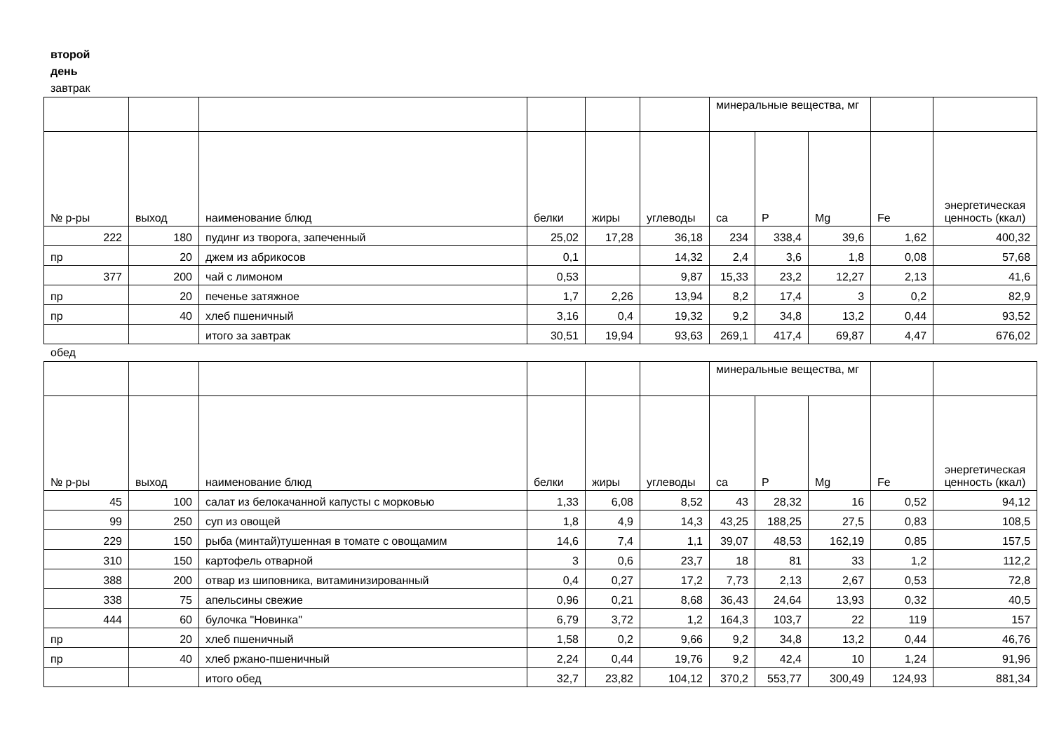второй
день
завтрак
| | | | | | | минеральные вещества, мг | | | | |
| № р-ры | выход | наименование блюд | белки | жиры | углеводы | ca | P | Mg | Fe | энергетическая ценность (ккал) |
| 222 | 180 | пудинг из творога, запеченный | 25,02 | 17,28 | 36,18 | 234 | 338,4 | 39,6 | 1,62 | 400,32 |
| пр | 20 | джем из абрикосов | 0,1 | | 14,32 | 2,4 | 3,6 | 1,8 | 0,08 | 57,68 |
| 377 | 200 | чай с лимоном | 0,53 | | 9,87 | 15,33 | 23,2 | 12,27 | 2,13 | 41,6 |
| пр | 20 | печенье затяжное | 1,7 | 2,26 | 13,94 | 8,2 | 17,4 | 3 | 0,2 | 82,9 |
| пр | 40 | хлеб пшеничный | 3,16 | 0,4 | 19,32 | 9,2 | 34,8 | 13,2 | 0,44 | 93,52 |
| | | итого за завтрак | 30,51 | 19,94 | 93,63 | 269,1 | 417,4 | 69,87 | 4,47 | 676,02 |
обед
| | | | | | | минеральные вещества, мг | | | | |
| № р-ры | выход | наименование блюд | белки | жиры | углеводы | ca | P | Mg | Fe | энергетическая ценность (ккал) |
| 45 | 100 | салат из белокачанной капусты с морковью | 1,33 | 6,08 | 8,52 | 43 | 28,32 | 16 | 0,52 | 94,12 |
| 99 | 250 | суп из овощей | 1,8 | 4,9 | 14,3 | 43,25 | 188,25 | 27,5 | 0,83 | 108,5 |
| 229 | 150 | рыба (минтай)тушенная в томате с овощамим | 14,6 | 7,4 | 1,1 | 39,07 | 48,53 | 162,19 | 0,85 | 157,5 |
| 310 | 150 | картофель отварной | 3 | 0,6 | 23,7 | 18 | 81 | 33 | 1,2 | 112,2 |
| 388 | 200 | отвар из шиповника, витаминизированный | 0,4 | 0,27 | 17,2 | 7,73 | 2,13 | 2,67 | 0,53 | 72,8 |
| 338 | 75 | апельсины свежие | 0,96 | 0,21 | 8,68 | 36,43 | 24,64 | 13,93 | 0,32 | 40,5 |
| 444 | 60 | булочка "Новинка" | 6,79 | 3,72 | 1,2 | 164,3 | 103,7 | 22 | 119 | 157 |
| пр | 20 | хлеб пшеничный | 1,58 | 0,2 | 9,66 | 9,2 | 34,8 | 13,2 | 0,44 | 46,76 |
| пр | 40 | хлеб ржано-пшеничный | 2,24 | 0,44 | 19,76 | 9,2 | 42,4 | 10 | 1,24 | 91,96 |
| | | итого обед | 32,7 | 23,82 | 104,12 | 370,2 | 553,77 | 300,49 | 124,93 | 881,34 |